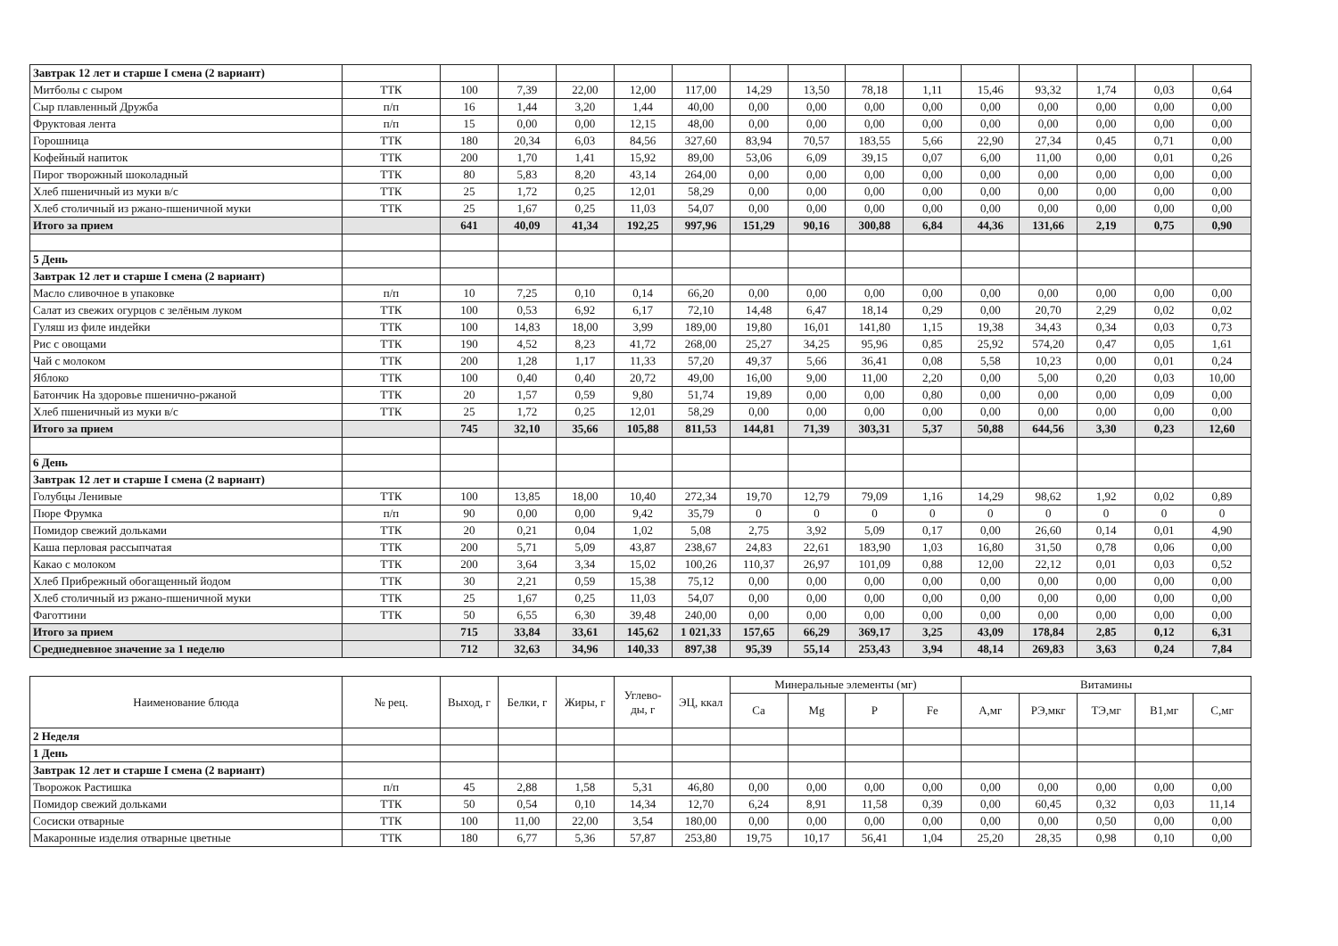| Завтрак 12 лет и старше I смена (2 вариант) | | | | | | | | | | | | | | | |
| Митболы с сыром | ТТК | 100 | 7,39 | 22,00 | 12,00 | 117,00 | 14,29 | 13,50 | 78,18 | 1,11 | 15,46 | 93,32 | 1,74 | 0,03 | 0,64 |
| Сыр плавленный Дружба | п/п | 16 | 1,44 | 3,20 | 1,44 | 40,00 | 0,00 | 0,00 | 0,00 | 0,00 | 0,00 | 0,00 | 0,00 | 0,00 | 0,00 |
| Фруктовая лента | п/п | 15 | 0,00 | 0,00 | 12,15 | 48,00 | 0,00 | 0,00 | 0,00 | 0,00 | 0,00 | 0,00 | 0,00 | 0,00 | 0,00 |
| Горошница | ТТК | 180 | 20,34 | 6,03 | 84,56 | 327,60 | 83,94 | 70,57 | 183,55 | 5,66 | 22,90 | 27,34 | 0,45 | 0,71 | 0,00 |
| Кофейный напиток | ТТК | 200 | 1,70 | 1,41 | 15,92 | 89,00 | 53,06 | 6,09 | 39,15 | 0,07 | 6,00 | 11,00 | 0,00 | 0,01 | 0,26 |
| Пирог творожный шоколадный | ТТК | 80 | 5,83 | 8,20 | 43,14 | 264,00 | 0,00 | 0,00 | 0,00 | 0,00 | 0,00 | 0,00 | 0,00 | 0,00 | 0,00 |
| Хлеб пшеничный из муки в/с | ТТК | 25 | 1,72 | 0,25 | 12,01 | 58,29 | 0,00 | 0,00 | 0,00 | 0,00 | 0,00 | 0,00 | 0,00 | 0,00 | 0,00 |
| Хлеб столичный из ржано-пшеничной муки | ТТК | 25 | 1,67 | 0,25 | 11,03 | 54,07 | 0,00 | 0,00 | 0,00 | 0,00 | 0,00 | 0,00 | 0,00 | 0,00 | 0,00 |
| Итого за прием | | 641 | 40,09 | 41,34 | 192,25 | 997,96 | 151,29 | 90,16 | 300,88 | 6,84 | 44,36 | 131,66 | 2,19 | 0,75 | 0,90 |
| 5 День | | | | | | | | | | | | | | | |
| Завтрак 12 лет и старше I смена (2 вариант) | | | | | | | | | | | | | | | |
| Масло сливочное в упаковке | п/п | 10 | 7,25 | 0,10 | 0,14 | 66,20 | 0,00 | 0,00 | 0,00 | 0,00 | 0,00 | 0,00 | 0,00 | 0,00 | 0,00 |
| Салат из свежих огурцов с зелёным луком | ТТК | 100 | 0,53 | 6,92 | 6,17 | 72,10 | 14,48 | 6,47 | 18,14 | 0,29 | 0,00 | 20,70 | 2,29 | 0,02 | 0,02 |
| Гуляш из филе индейки | ТТК | 100 | 14,83 | 18,00 | 3,99 | 189,00 | 19,80 | 16,01 | 141,80 | 1,15 | 19,38 | 34,43 | 0,34 | 0,03 | 0,73 |
| Рис с овощами | ТТК | 190 | 4,52 | 8,23 | 41,72 | 268,00 | 25,27 | 34,25 | 95,96 | 0,85 | 25,92 | 574,20 | 0,47 | 0,05 | 1,61 |
| Чай с молоком | ТТК | 200 | 1,28 | 1,17 | 11,33 | 57,20 | 49,37 | 5,66 | 36,41 | 0,08 | 5,58 | 10,23 | 0,00 | 0,01 | 0,24 |
| Яблоко | ТТК | 100 | 0,40 | 0,40 | 20,72 | 49,00 | 16,00 | 9,00 | 11,00 | 2,20 | 0,00 | 5,00 | 0,20 | 0,03 | 10,00 |
| Батончик На здоровье пшенично-ржаной | ТТК | 20 | 1,57 | 0,59 | 9,80 | 51,74 | 19,89 | 0,00 | 0,00 | 0,80 | 0,00 | 0,00 | 0,00 | 0,09 | 0,00 |
| Хлеб пшеничный из муки в/с | ТТК | 25 | 1,72 | 0,25 | 12,01 | 58,29 | 0,00 | 0,00 | 0,00 | 0,00 | 0,00 | 0,00 | 0,00 | 0,00 | 0,00 |
| Итого за прием | | 745 | 32,10 | 35,66 | 105,88 | 811,53 | 144,81 | 71,39 | 303,31 | 5,37 | 50,88 | 644,56 | 3,30 | 0,23 | 12,60 |
| 6 День | | | | | | | | | | | | | | | |
| Завтрак 12 лет и старше I смена (2 вариант) | | | | | | | | | | | | | | | |
| Голубцы Ленивые | ТТК | 100 | 13,85 | 18,00 | 10,40 | 272,34 | 19,70 | 12,79 | 79,09 | 1,16 | 14,29 | 98,62 | 1,92 | 0,02 | 0,89 |
| Пюре Фрумка | п/п | 90 | 0,00 | 0,00 | 9,42 | 35,79 | 0 | 0 | 0 | 0 | 0 | 0 | 0 | 0 | 0 |
| Помидор свежий дольками | ТТК | 20 | 0,21 | 0,04 | 1,02 | 5,08 | 2,75 | 3,92 | 5,09 | 0,17 | 0,00 | 26,60 | 0,14 | 0,01 | 4,90 |
| Каша перловая рассыпчатая | ТТК | 200 | 5,71 | 5,09 | 43,87 | 238,67 | 24,83 | 22,61 | 183,90 | 1,03 | 16,80 | 31,50 | 0,78 | 0,06 | 0,00 |
| Какао с молоком | ТТК | 200 | 3,64 | 3,34 | 15,02 | 100,26 | 110,37 | 26,97 | 101,09 | 0,88 | 12,00 | 22,12 | 0,01 | 0,03 | 0,52 |
| Хлеб Прибрежный обогащенный йодом | ТТК | 30 | 2,21 | 0,59 | 15,38 | 75,12 | 0,00 | 0,00 | 0,00 | 0,00 | 0,00 | 0,00 | 0,00 | 0,00 | 0,00 |
| Хлеб столичный из ржано-пшеничной муки | ТТК | 25 | 1,67 | 0,25 | 11,03 | 54,07 | 0,00 | 0,00 | 0,00 | 0,00 | 0,00 | 0,00 | 0,00 | 0,00 | 0,00 |
| Фаготтини | ТТК | 50 | 6,55 | 6,30 | 39,48 | 240,00 | 0,00 | 0,00 | 0,00 | 0,00 | 0,00 | 0,00 | 0,00 | 0,00 | 0,00 |
| Итого за прием | | 715 | 33,84 | 33,61 | 145,62 | 1 021,33 | 157,65 | 66,29 | 369,17 | 3,25 | 43,09 | 178,84 | 2,85 | 0,12 | 6,31 |
| Среднедневное значение за 1 неделю | | 712 | 32,63 | 34,96 | 140,33 | 897,38 | 95,39 | 55,14 | 253,43 | 3,94 | 48,14 | 269,83 | 3,63 | 0,24 | 7,84 |
| Наименование блюда | № рец. | Выход, г | Белки, г | Жиры, г | Углево-ды, г | ЭЦ, ккал | Минеральные элементы (мг) | | | | Витамины | | | | |
| --- | --- | --- | --- | --- | --- | --- | --- | --- | --- | --- | --- | --- | --- | --- | --- |
| | | | | | | | Ca | Mg | P | Fe | А,мг | РЭ,мкг | ТЭ,мг | В1,мг | С,мг |
| 2 Неделя | | | | | | | | | | | | | | | |
| 1 День | | | | | | | | | | | | | | | |
| Завтрак 12 лет и старше I смена (2 вариант) | | | | | | | | | | | | | | | |
| Творожок Растишка | п/п | 45 | 2,88 | 1,58 | 5,31 | 46,80 | 0,00 | 0,00 | 0,00 | 0,00 | 0,00 | 0,00 | 0,00 | 0,00 | 0,00 |
| Помидор свежий дольками | ТТК | 50 | 0,54 | 0,10 | 14,34 | 12,70 | 6,24 | 8,91 | 11,58 | 0,39 | 0,00 | 60,45 | 0,32 | 0,03 | 11,14 |
| Сосиски отварные | ТТК | 100 | 11,00 | 22,00 | 3,54 | 180,00 | 0,00 | 0,00 | 0,00 | 0,00 | 0,00 | 0,00 | 0,50 | 0,00 | 0,00 |
| Макаронные изделия отварные цветные | ТТК | 180 | 6,77 | 5,36 | 57,87 | 253,80 | 19,75 | 10,17 | 56,41 | 1,04 | 25,20 | 28,35 | 0,98 | 0,10 | 0,00 |